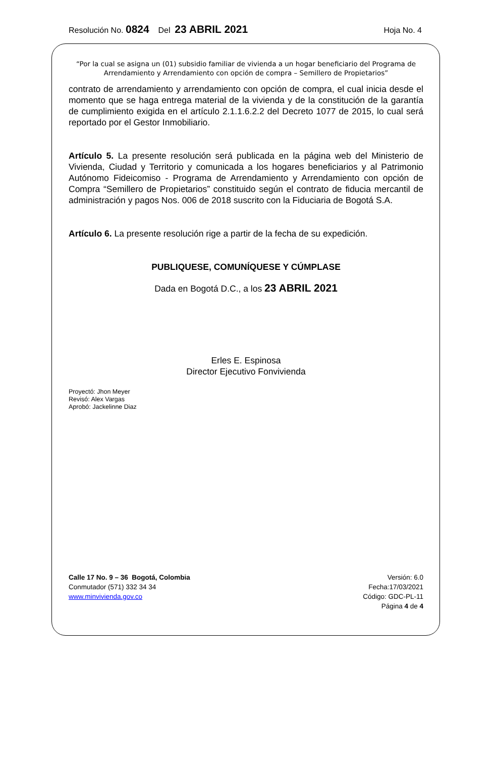Resolución No. 0824 Del 23 ABRIL 2021 Hoja No. 4
“Por la cual se asigna un (01) subsidio familiar de vivienda a un hogar beneficiario del Programa de Arrendamiento y Arrendamiento con opción de compra – Semillero de Propietarios”
contrato de arrendamiento y arrendamiento con opción de compra, el cual inicia desde el momento que se haga entrega material de la vivienda y de la constitución de la garantía de cumplimiento exigida en el artículo 2.1.1.6.2.2 del Decreto 1077 de 2015, lo cual será reportado por el Gestor Inmobiliario.
Artículo 5. La presente resolución será publicada en la página web del Ministerio de Vivienda, Ciudad y Territorio y comunicada a los hogares beneficiarios y al Patrimonio Autónomo Fideicomiso - Programa de Arrendamiento y Arrendamiento con opción de Compra “Semillero de Propietarios” constituido según el contrato de fiducia mercantil de administración y pagos Nos. 006 de 2018 suscrito con la Fiduciaria de Bogotá S.A.
Artículo 6. La presente resolución rige a partir de la fecha de su expedición.
PUBLIQUESE, COMUNÍQUESE Y CÚMPLASE
Dada en Bogotá D.C., a los 23 ABRIL 2021
Erles E. Espinosa
Director Ejecutivo Fonvivienda
Proyectó: Jhon Meyer
Revisó: Alex Vargas
Aprobó: Jackelinne Diaz
Calle 17 No. 9 – 36 Bogotá, Colombia
Conmutador (571) 332 34 34
www.minvivienda.gov.co
Versión: 6.0
Fecha:17/03/2021
Código: GDC-PL-11
Página 4 de 4